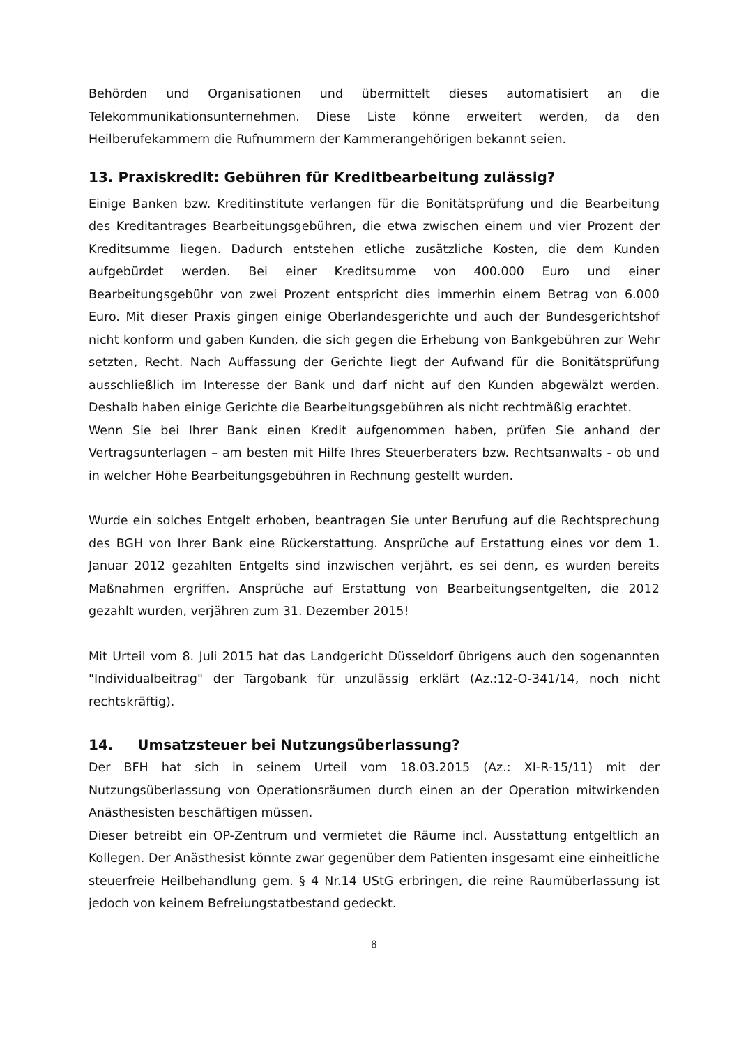Behörden und Organisationen und übermittelt dieses automatisiert an die Telekommunikationsunternehmen. Diese Liste könne erweitert werden, da den Heilberufekammern die Rufnummern der Kammerangehörigen bekannt seien.
13. Praxiskredit: Gebühren für Kreditbearbeitung zulässig?
Einige Banken bzw. Kreditinstitute verlangen für die Bonitätsprüfung und die Bearbeitung des Kreditantrages Bearbeitungsgebühren, die etwa zwischen einem und vier Prozent der Kreditsumme liegen. Dadurch entstehen etliche zusätzliche Kosten, die dem Kunden aufgebürdet werden. Bei einer Kreditsumme von 400.000 Euro und einer Bearbeitungsgebühr von zwei Prozent entspricht dies immerhin einem Betrag von 6.000 Euro. Mit dieser Praxis gingen einige Oberlandesgerichte und auch der Bundesgerichtshof nicht konform und gaben Kunden, die sich gegen die Erhebung von Bankgebühren zur Wehr setzten, Recht. Nach Auffassung der Gerichte liegt der Aufwand für die Bonitätsprüfung ausschließlich im Interesse der Bank und darf nicht auf den Kunden abgewälzt werden. Deshalb haben einige Gerichte die Bearbeitungsgebühren als nicht rechtmäßig erachtet.
Wenn Sie bei Ihrer Bank einen Kredit aufgenommen haben, prüfen Sie anhand der Vertragsunterlagen – am besten mit Hilfe Ihres Steuerberaters bzw. Rechtsanwalts - ob und in welcher Höhe Bearbeitungsgebühren in Rechnung gestellt wurden.
Wurde ein solches Entgelt erhoben, beantragen Sie unter Berufung auf die Rechtsprechung des BGH von Ihrer Bank eine Rückerstattung. Ansprüche auf Erstattung eines vor dem 1. Januar 2012 gezahlten Entgelts sind inzwischen verjährt, es sei denn, es wurden bereits Maßnahmen ergriffen. Ansprüche auf Erstattung von Bearbeitungsentgelten, die 2012 gezahlt wurden, verjähren zum 31. Dezember 2015!
Mit Urteil vom 8. Juli 2015 hat das Landgericht Düsseldorf übrigens auch den sogenannten "Individualbeitrag" der Targobank für unzulässig erklärt (Az.:12-O-341/14, noch nicht rechtskräftig).
14. Umsatzsteuer bei Nutzungsüberlassung?
Der BFH hat sich in seinem Urteil vom 18.03.2015 (Az.: XI-R-15/11) mit der Nutzungsüberlassung von Operationsräumen durch einen an der Operation mitwirkenden Anästhesisten beschäftigen müssen.
Dieser betreibt ein OP-Zentrum und vermietet die Räume incl. Ausstattung entgeltlich an Kollegen. Der Anästhesist könnte zwar gegenüber dem Patienten insgesamt eine einheitliche steuerfreie Heilbehandlung gem. § 4 Nr.14 UStG erbringen, die reine Raumüberlassung ist jedoch von keinem Befreiungstatbestand gedeckt.
8